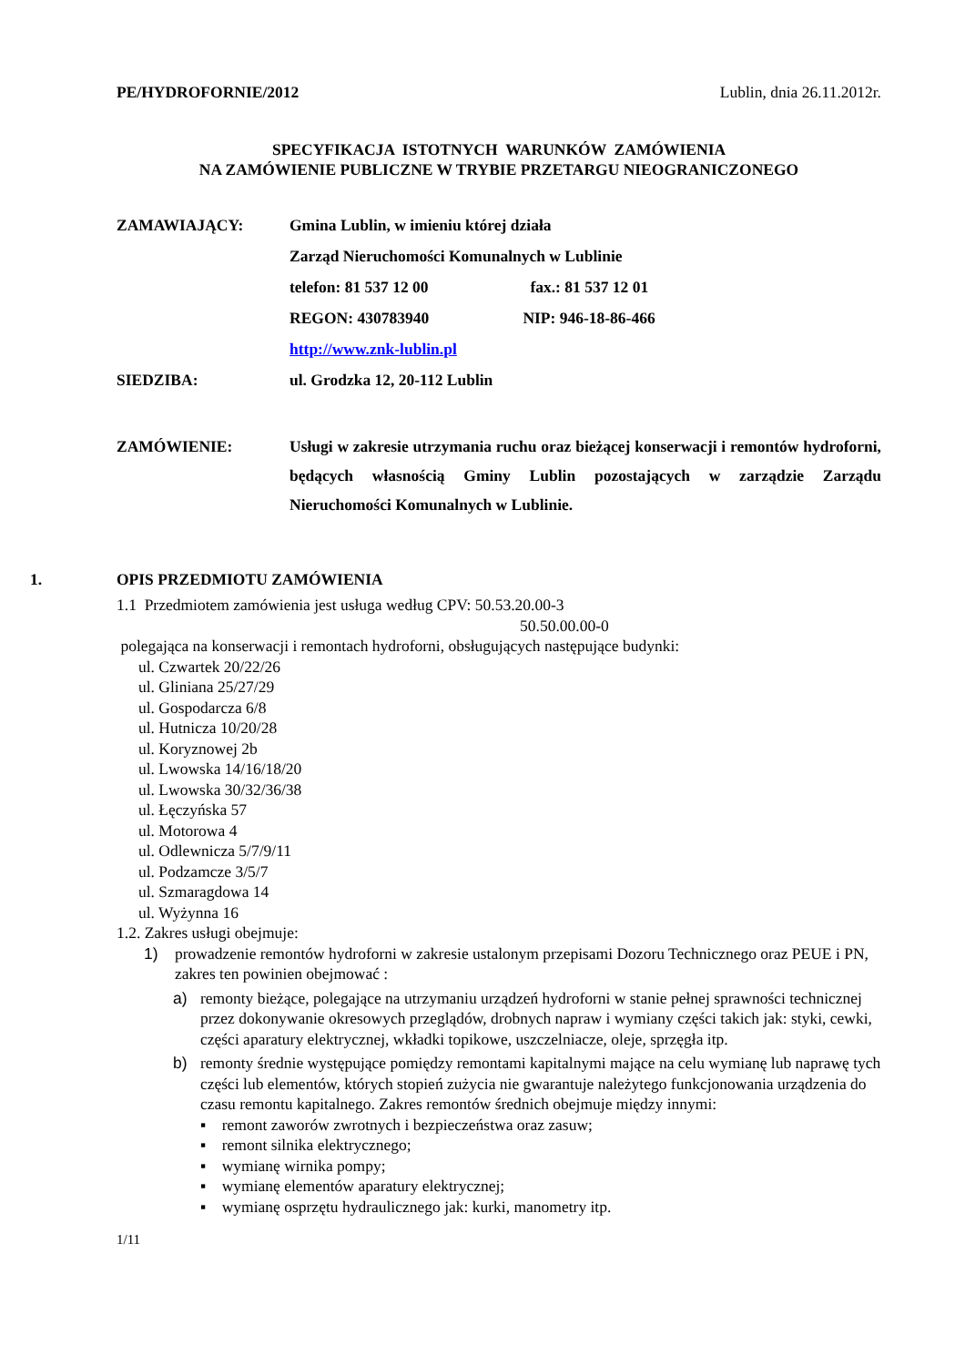PE/HYDROFORNIE/2012 Lublin, dnia 26.11.2012r.
SPECYFIKACJA ISTOTNYCH WARUNKÓW ZAMÓWIENIA
NA ZAMÓWIENIE PUBLICZNE W TRYBIE PRZETARGU NIEOGRANICZONEGO
ZAMAWIAJĄCY: Gmina Lublin, w imieniu której działa
Zarząd Nieruchomości Komunalnych w Lublinie
telefon: 81 537 12 00 fax.: 81 537 12 01
REGON: 430783940 NIP: 946-18-86-466
http://www.znk-lublin.pl
SIEDZIBA: ul. Grodzka 12, 20-112 Lublin
ZAMÓWIENIE: Usługi w zakresie utrzymania ruchu oraz bieżącej konserwacji i remontów hydroforni, będących własnością Gminy Lublin pozostających w zarządzie Zarządu Nieruchomości Komunalnych w Lublinie.
1. OPIS PRZEDMIOTU ZAMÓWIENIA
1.1 Przedmiotem zamówienia jest usługa według CPV: 50.53.20.00-3
50.50.00.00-0
polegająca na konserwacji i remontach hydroforni, obsługujących następujące budynki:
ul. Czwartek 20/22/26
ul. Gliniana 25/27/29
ul. Gospodarcza 6/8
ul. Hutnicza 10/20/28
ul. Koryznowej 2b
ul. Lwowska 14/16/18/20
ul. Lwowska 30/32/36/38
ul. Łęczyńska 57
ul. Motorowa 4
ul. Odlewnicza 5/7/9/11
ul. Podzamcze 3/5/7
ul. Szmaragdowa 14
ul. Wyżynna 16
1.2. Zakres usługi obejmuje:
1) prowadzenie remontów hydroforni w zakresie ustalonym przepisami Dozoru Technicznego oraz PEUE i PN, zakres ten powinien obejmować :
a) remonty bieżące, polegające na utrzymaniu urządzeń hydroforni w stanie pełnej sprawności technicznej przez dokonywanie okresowych przeglądów, drobnych napraw i wymiany części takich jak: styki, cewki, części aparatury elektrycznej, wkładki topikowe, uszczelniacze, oleje, sprzęgła itp.
b) remonty średnie występujące pomiędzy remontami kapitalnymi mające na celu wymianę lub naprawę tych części lub elementów, których stopień zużycia nie gwarantuje należytego funkcjonowania urządzenia do czasu remontu kapitalnego. Zakres remontów średnich obejmuje między innymi:
▪ remont zaworów zwrotnych i bezpieczeństwa oraz zasuw;
▪ remont silnika elektrycznego;
▪ wymianę wirnika pompy;
▪ wymianę elementów aparatury elektrycznej;
▪ wymianę osprzętu hydraulicznego jak: kurki, manometry itp.
1/11